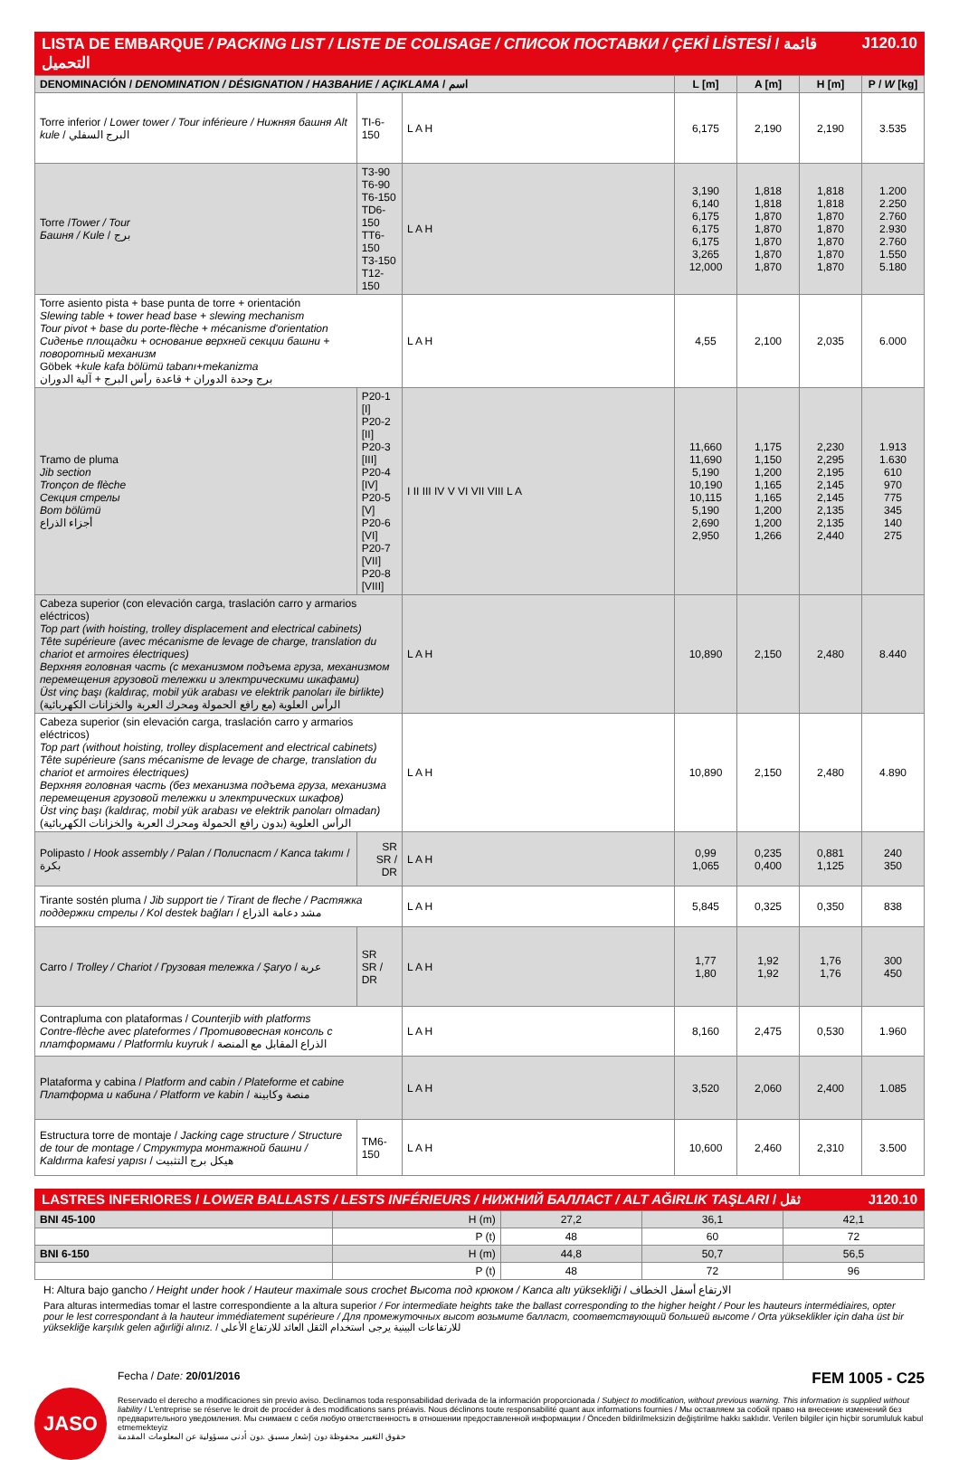LISTA DE EMBARQUE / PACKING LIST / LISTE DE COLISAGE / СПИСОК ПОСТАВКИ / ÇEKİ LİSTESİ / قائمة التحميل J120.10
| DENOMINACIÓN / DENOMINATION / DÉSIGNATION / НАЗВАНИЕ / AÇIKLAMA / اسم | | | L [m] | A [m] | H [m] | P / W [kg] |
| --- | --- | --- | --- | --- | --- | --- |
| Torre inferior / Lower tower / Tour inférieure / Нижняя башня Alt kule / البرج السفلي | TI-6-150 | L A H | 6,175 | 2,190 | 2,190 | 3.535 |
| Torre / Tower / Tour Башня / Kule / برج | T3-90 T6-90 T6-150 TD6-150 TT6-150 T3-150 T12-150 | L A H | 3,190 6,140 6,175 6,175 6,175 3,265 12,000 | 1,818 1,818 1,870 1,870 1,870 1,870 1,870 | 1,818 1,818 1,870 1,870 1,870 1,870 1,870 | 1.200 2.250 2.760 2.930 2.760 1.550 5.180 |
| Torre asiento pista + base punta de torre + orientación Slewing table + tower head base + slewing mechanism Tour pivot + base du porte-flèche + mécanisme d'orientation Сиденье площадки + основание верхней секции башни + поворотный механизм Göbek + kule kafa bölümü tabanı+mekanizma برج وحدة الدوران + قاعدة رأس البرج + آلية الدوران | | L A H | 4,55 | 2,100 | 2,035 | 6.000 |
| Tramo de pluma Jib section Tronçon de flèche Секция стрелы Bom bölümü أجزاء الذراع | P20-1 [I] P20-2 [II] P20-3 [III] P20-4 [IV] P20-5 [V] P20-6 [VI] P20-7 [VII] P20-8 [VIII] | I II III IV V VI VII VIII L A | 11,660 11,690 5,190 10,190 10,115 5,190 2,690 2,950 | 1,175 1,150 1,200 1,165 1,165 1,200 1,200 1,266 | 2,230 2,295 2,195 2,145 2,145 2,135 2,135 2,440 | 1.913 1.630 610 970 775 345 140 275 |
| Cabeza superior (con elevación carga, traslación carro y armarios eléctricos) Top part (with hoisting, trolley displacement and electrical cabinets) Tête supérieure (avec mécanisme de levage de charge, translation du chariot et armoires électriques) Верхняя головная часть (с механизмом подъема груза, механизмом перемещения грузовой тележки и электрическими шкафами) Üst vinç başı (kaldıraç, mobil yük arabası ve elektrik panoları ile birlikte) الرأس العلوية (مع رافع الحمولة ومحرك العربة والخزانات الكهربائية) | | L A H | 10,890 | 2,150 | 2,480 | 8.440 |
| Cabeza superior (sin elevación carga, traslación carro y armarios eléctricos) Top part (without hoisting, trolley displacement and electrical cabinets) Tête supérieure (sans mécanisme de levage de charge, translation du chariot et armoires électriques) Верхняя головная часть (без механизма подъема груза, механизма перемещения грузовой тележки и электрических шкафов) Üst vinç başı (kaldıraç, mobil yük arabası ve elektrik panoları olmadan) الرأس العلوية (بدون رافع الحمولة ومحرك العربة والخزانات الكهربائية) | | L A H | 10,890 | 2,150 | 2,480 | 4.890 |
| Polipasto / Hook assembly / Palan / Полиспаст / Kanca takımı / بكرة | SR SR / DR | L A H | 0,99 1,065 | 0,235 0,400 | 0,881 1,125 | 240 350 |
| Tirante sostén pluma / Jib support tie / Tirant de fleche / Растяжка поддержки стрелы / Kol destek bağları / مشد دعامة الذراع | | L A H | 5,845 | 0,325 | 0,350 | 838 |
| Carro / Trolley / Chariot / Грузовая тележка / Şaryo / عربة | SR SR / DR | L A H | 1,77 1,80 | 1,92 1,92 | 1,76 1,76 | 300 450 |
| Contrapluma con plataformas / Counterjib with platforms Contre-flèche avec plateformes / Противовесная консоль с платформами / Platformlu kuyruk / الذراع المقابل مع المنصة | | L A H | 8,160 | 2,475 | 0,530 | 1.960 |
| Plataforma y cabina / Platform and cabin / Plateforme et cabine Платформа и кабина / Platform ve kabin / منصة وكابينة | | L A H | 3,520 | 2,060 | 2,400 | 1.085 |
| Estructura torre de montaje / Jacking cage structure / Structure de tour de montage / Структура монтажной башни / Kaldırma kafesi yapısı / هيكل برج التثبيت | TM6-150 | L A H | 10,600 | 2,460 | 2,310 | 3.500 |
LASTRES INFERIORES / LOWER BALLASTS / LESTS INFÉRIEURS / НИЖНИЙ БАЛЛАСТ / ALT AĞIRLIK TAŞLARI / ثقل J120.10
| BNI 45-100 | H (m) | 27,2 | 36,1 | 42,1 |
| | P (t) | 48 | 60 | 72 |
| BNI 6-150 | H (m) | 44,8 | 50,7 | 56,5 |
| | P (t) | 48 | 72 | 96 |
H: Altura bajo gancho / Height under hook / Hauteur maximale sous crochet Высота под крюком / Kanca altı yüksekliği / الارتفاع أسفل الخطاف
Para alturas intermedias tomar el lastre correspondiente a la altura superior / For intermediate heights take the ballast corresponding to the higher height / Pour les hauteurs intermédiaires, opter pour le lest correspondant à la hauteur immédiatement supérieure / Для промежуточных высот возьмите балласт, соответствующий большей высоте / Orta yükseklikler için daha üst bir yüksekliğe karşılık gelen ağırliği alınız. / للارتفاعات البينية يرجى استخدام الثقل العائد للارتفاع الأعلى
JASO
Fecha / Date: 20/01/2016 FEM 1005 - C25
Reservado el derecho a modificaciones sin previo aviso. Declinamos toda responsabilidad derivada de la información proporcionada / Subject to modification, without previous warning. This information is supplied without liability / L'entreprise se réserve le droit de procéder à des modifications sans préavis. Nous déclinons toute responsabilité quant aux informations fournies / Мы оставляем за собой право на внесение изменений без предварительного уведомления. Мы снимаем с себя любую ответственность в отношении предоставленной информации / Önceden bildirilmeksizin değiştirilme hakkı saklıdır. Verilen bilgiler için hiçbir sorumluluk kabul etmemekteyiz
حقوق التغيير محفوظة دون إشعار مسبق .دون أدنى مسؤولية عن المعلومات المقدمة